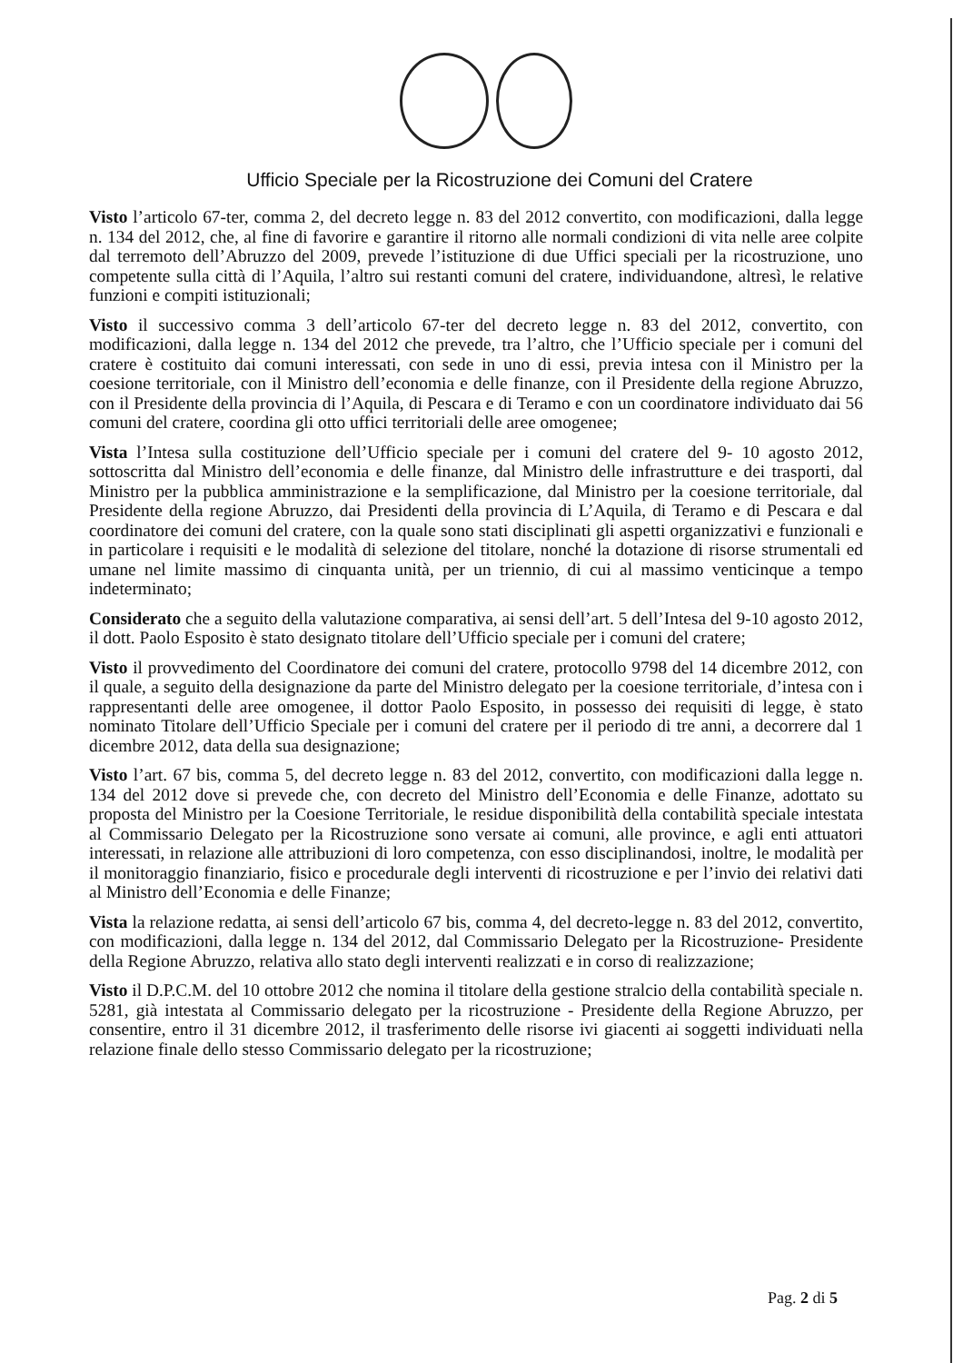Ufficio Speciale per la Ricostruzione dei Comuni del Cratere
Visto l’articolo 67-ter, comma 2, del decreto legge n. 83 del 2012 convertito, con modificazioni, dalla legge n. 134 del 2012, che, al fine di favorire e garantire il ritorno alle normali condizioni di vita nelle aree colpite dal terremoto dell’Abruzzo del 2009, prevede l’istituzione di due Uffici speciali per la ricostruzione, uno competente sulla città di l’Aquila, l’altro sui restanti comuni del cratere, individuandone, altresì, le relative funzioni e compiti istituzionali;
Visto il successivo comma 3 dell’articolo 67-ter del decreto legge n. 83 del 2012, convertito, con modificazioni, dalla legge n. 134 del 2012 che prevede, tra l’altro, che l’Ufficio speciale per i comuni del cratere è costituito dai comuni interessati, con sede in uno di essi, previa intesa con il Ministro per la coesione territoriale, con il Ministro dell’economia e delle finanze, con il Presidente della regione Abruzzo, con il Presidente della provincia di l’Aquila, di Pescara e di Teramo e con un coordinatore individuato dai 56 comuni del cratere, coordina gli otto uffici territoriali delle aree omogenee;
Vista l’Intesa sulla costituzione dell’Ufficio speciale per i comuni del cratere del 9- 10 agosto 2012, sottoscritta dal Ministro dell’economia e delle finanze, dal Ministro delle infrastrutture e dei trasporti, dal Ministro per la pubblica amministrazione e la semplificazione, dal Ministro per la coesione territoriale, dal Presidente della regione Abruzzo, dai Presidenti della provincia di L’Aquila, di Teramo e di Pescara e dal coordinatore dei comuni del cratere, con la quale sono stati disciplinati gli aspetti organizzativi e funzionali e in particolare i requisiti e le modalità di selezione del titolare, nonché la dotazione di risorse strumentali ed umane nel limite massimo di cinquanta unità, per un triennio, di cui al massimo venticinque a tempo indeterminato;
Considerato che a seguito della valutazione comparativa, ai sensi dell’art. 5 dell’Intesa del 9-10 agosto 2012, il dott. Paolo Esposito è stato designato titolare dell’Ufficio speciale per i comuni del cratere;
Visto il provvedimento del Coordinatore dei comuni del cratere, protocollo 9798 del 14 dicembre 2012, con il quale, a seguito della designazione da parte del Ministro delegato per la coesione territoriale, d’intesa con i rappresentanti delle aree omogenee, il dottor Paolo Esposito, in possesso dei requisiti di legge, è stato nominato Titolare dell’Ufficio Speciale per i comuni del cratere per il periodo di tre anni, a decorrere dal 1 dicembre 2012, data della sua designazione;
Visto l’art. 67 bis, comma 5, del decreto legge n. 83 del 2012, convertito, con modificazioni dalla legge n. 134 del 2012 dove si prevede che, con decreto del Ministro dell’Economia e delle Finanze, adottato su proposta del Ministro per la Coesione Territoriale, le residue disponibilità della contabilità speciale intestata al Commissario Delegato per la Ricostruzione sono versate ai comuni, alle province, e agli enti attuatori interessati, in relazione alle attribuzioni di loro competenza, con esso disciplinandosi, inoltre, le modalità per il monitoraggio finanziario, fisico e procedurale degli interventi di ricostruzione e per l’invio dei relativi dati al Ministro dell’Economia e delle Finanze;
Vista la relazione redatta, ai sensi dell’articolo 67 bis, comma 4, del decreto-legge n. 83 del 2012, convertito, con modificazioni, dalla legge n. 134 del 2012, dal Commissario Delegato per la Ricostruzione- Presidente della Regione Abruzzo, relativa allo stato degli interventi realizzati e in corso di realizzazione;
Visto il D.P.C.M. del 10 ottobre 2012 che nomina il titolare della gestione stralcio della contabilità speciale n. 5281, già intestata al Commissario delegato per la ricostruzione - Presidente della Regione Abruzzo, per consentire, entro il 31 dicembre 2012, il trasferimento delle risorse ivi giacenti ai soggetti individuati nella relazione finale dello stesso Commissario delegato per la ricostruzione;
Pag. 2 di 5